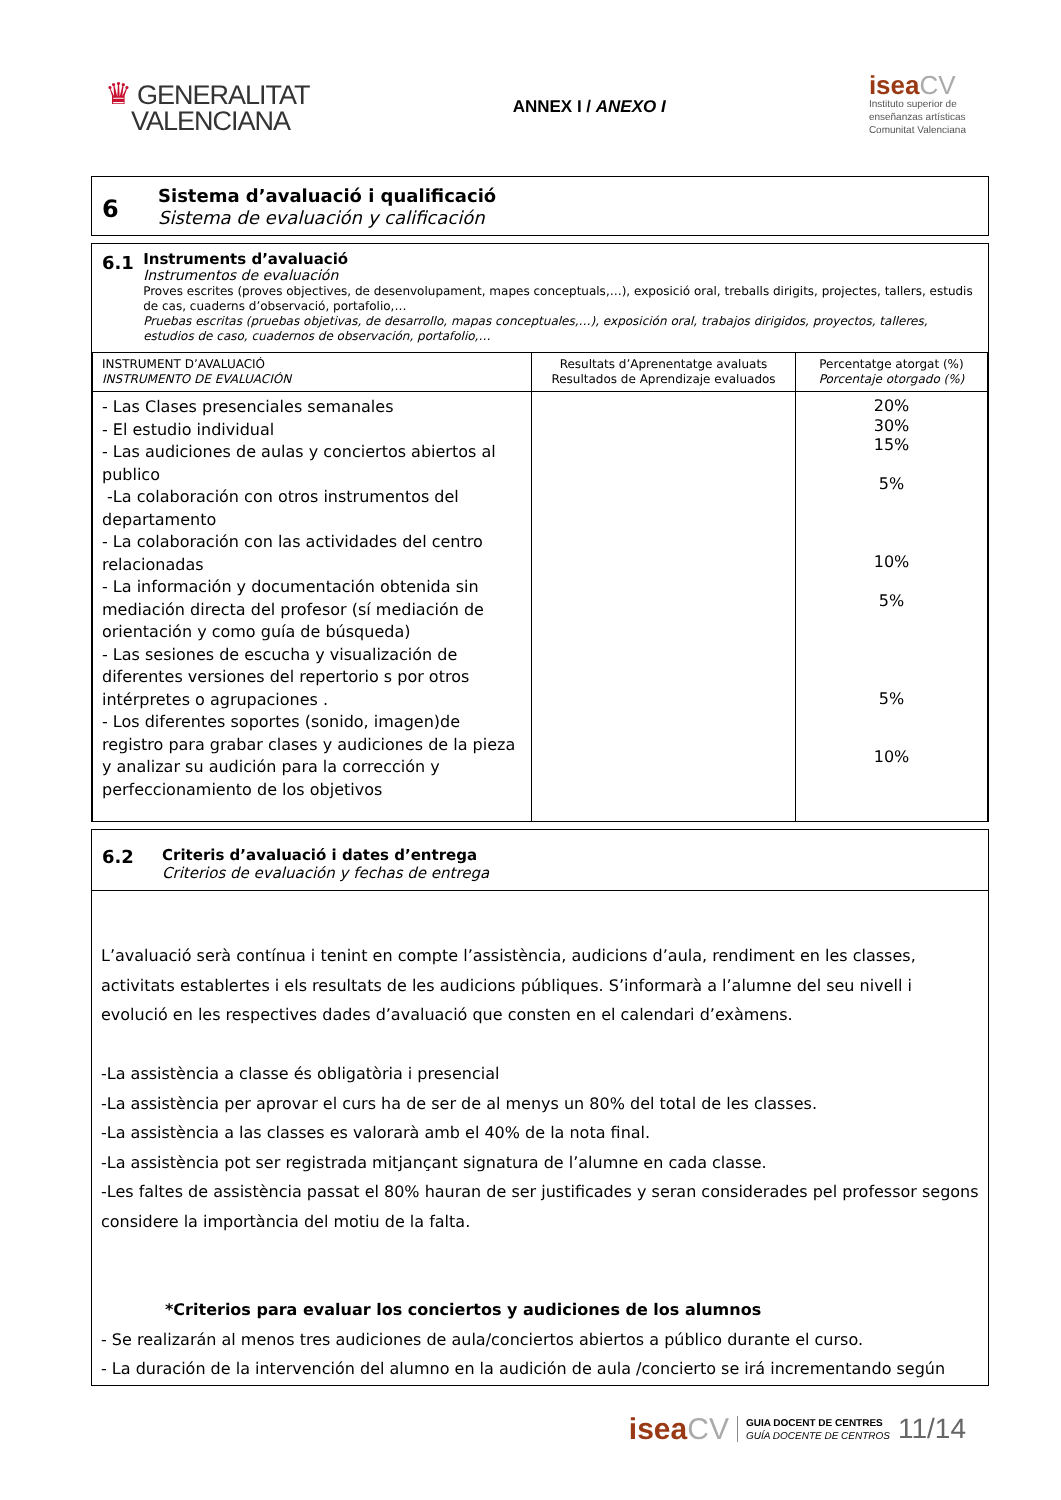♛ GENERALITAT
VALENCIANA
ANNEX I / ANEXO I
isea CV
Instituto superior de
enseñanzas artísticas
Comunitat Valenciana
6
Sistema d’avaluació i qualificació
Sistema de evaluación y calificación
6.1
Instruments d’avaluació
Instrumentos de evaluación
Proves escrites (proves objectives, de desenvolupament, mapes conceptuals,…), exposició oral, treballs dirigits, projectes, tallers, estudis de cas, cuaderns d’observació, portafolio,…
Pruebas escritas (pruebas objetivas, de desarrollo, mapas conceptuales,…), exposición oral, trabajos dirigidos, proyectos, talleres, estudios de caso, cuadernos de observación, portafolio,…
| INSTRUMENT D’AVALUACIÓ INSTRUMENTO DE EVALUACIÓN | Resultats d’Aprenentatge avaluats Resultados de Aprendizaje evaluados | Percentatge atorgat (%) Porcentaje otorgado (%) |
| --- | --- | --- |
| - Las Clases presenciales semanales - El estudio individual - Las audiciones de aulas y conciertos abiertos al publico -La colaboración con otros instrumentos del departamento - La colaboración con las actividades del centro relacionadas - La información y documentación obtenida sin mediación directa del profesor (sí mediación de orientación y como guía de búsqueda) - Las sesiones de escucha y visualización de diferentes versiones del repertorio s por otros intérpretes o agrupaciones . - Los diferentes soportes (sonido, imagen)de registro para grabar clases y audiciones de la pieza y analizar su audición para la corrección y perfeccionamiento de los objetivos | | 20% 30% 15% 5% 10% 5% 5% 10% |
6.2
Criteris d’avaluació i dates d’entrega
Criterios de evaluación y fechas de entrega
L’avaluació serà contínua i tenint en compte l’assistència, audicions d’aula, rendiment en les classes, activitats establertes i els resultats de les audicions públiques. S’informarà a l’alumne del seu nivell i evolució en les respectives dades d’avaluació que consten en el calendari d’exàmens.
-La assistència a classe és obligatòria i presencial
-La assistència per aprovar el curs ha de ser de al menys un 80% del total de les classes.
-La assistència a las classes es valorarà amb el 40% de la nota final.
-La assistència pot ser registrada mitjançant signatura de l’alumne en cada classe.
-Les faltes de assistència passat el 80% hauran de ser justificades y seran considerades pel professor segons considere la importància del motiu de la falta.
*Criterios para evaluar los conciertos y audiciones de los alumnos
- Se realizarán al menos tres audiciones de aula/conciertos abiertos a público durante el curso.
- La duración de la intervención del alumno en la audición de aula /concierto se irá incrementando según
isea CV
GUIA DOCENT DE CENTRES
GUÍA DOCENTE DE CENTROS
11/14